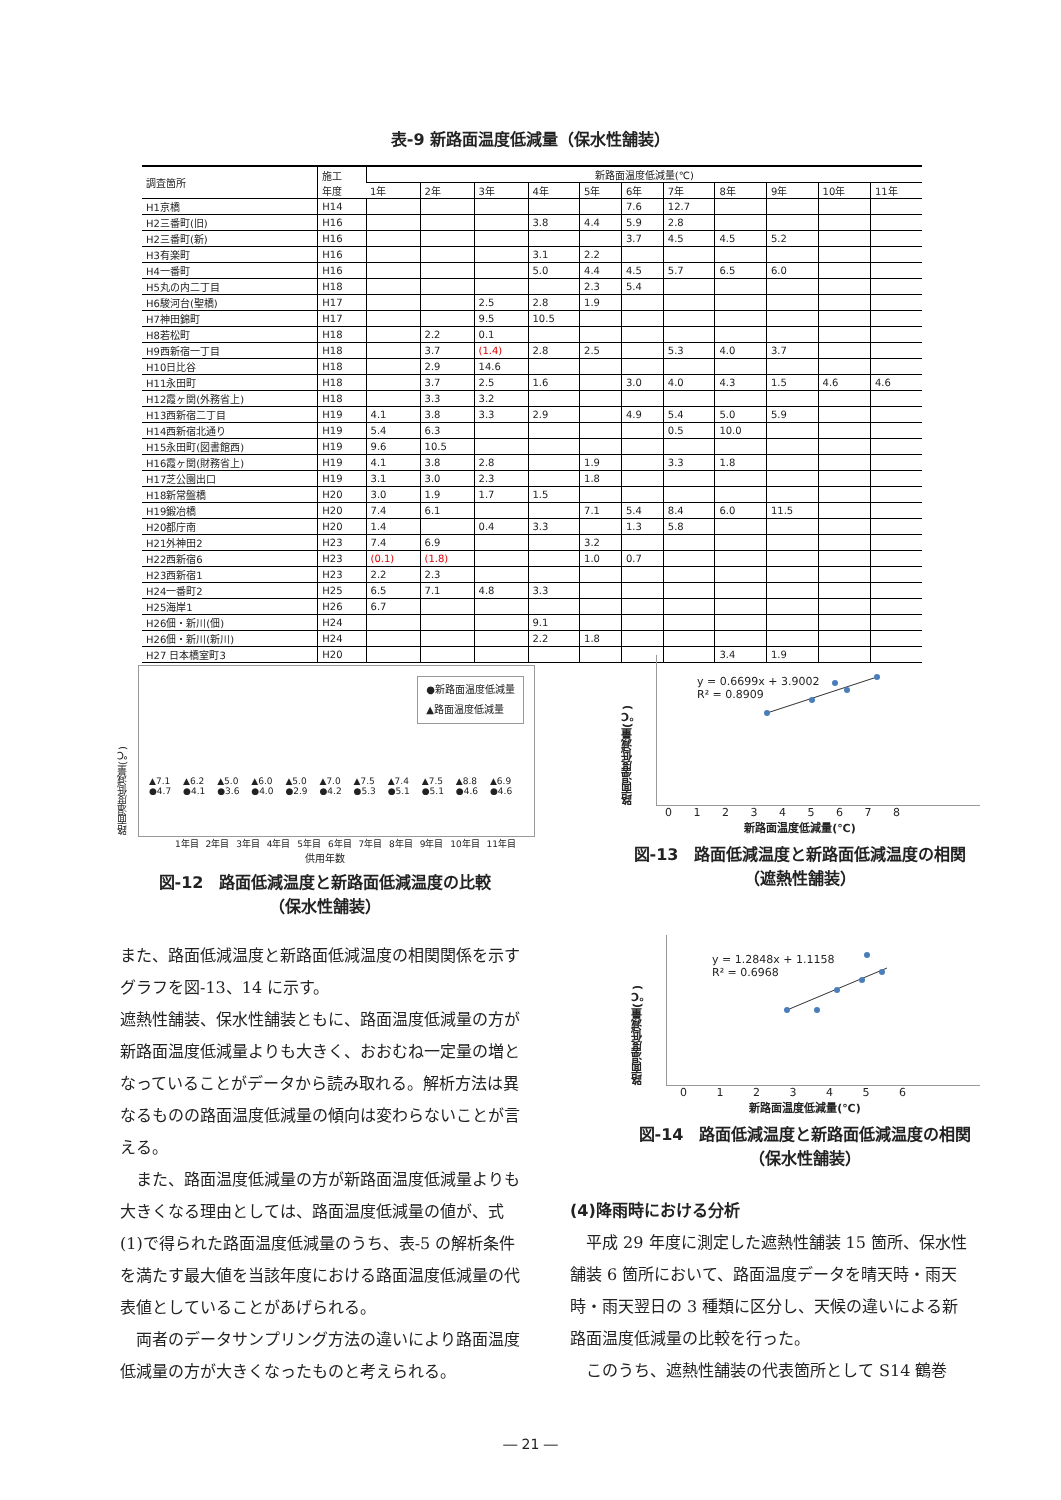表-9 新路面温度低減量（保水性舗装）
| 調査箇所 | 施工 年度 | 新路面温度低減量(℃) | | | | | | | | | | |
| --- | --- | --- | --- | --- | --- | --- | --- | --- | --- | --- | --- | --- |
| | | 1年 | 2年 | 3年 | 4年 | 5年 | 6年 | 7年 | 8年 | 9年 | 10年 | 11年 |
| H1京橋 | H14 | | | | | | 7.6 | 12.7 | | | | |
| H2三番町(旧) | H16 | | | | 3.8 | 4.4 | 5.9 | 2.8 | | | | |
| H2三番町(新) | H16 | | | | | | 3.7 | 4.5 | 4.5 | 5.2 | | |
| H3有楽町 | H16 | | | | 3.1 | 2.2 | | | | | | |
| H4一番町 | H16 | | | | 5.0 | 4.4 | 4.5 | 5.7 | 6.5 | 6.0 | | |
| H5丸の内二丁目 | H18 | | | | | 2.3 | 5.4 | | | | | |
| H6駿河台(聖橋) | H17 | | | 2.5 | 2.8 | 1.9 | | | | | | |
| H7神田錦町 | H17 | | | 9.5 | 10.5 | | | | | | | |
| H8若松町 | H18 | | 2.2 | 0.1 | | | | | | | | |
| H9西新宿一丁目 | H18 | | 3.7 | (1.4) | 2.8 | 2.5 | | 5.3 | 4.0 | 3.7 | | |
| H10日比谷 | H18 | | 2.9 | 14.6 | | | | | | | | |
| H11永田町 | H18 | | 3.7 | 2.5 | 1.6 | | 3.0 | 4.0 | 4.3 | 1.5 | 4.6 | 4.6 |
| H12霞ヶ関(外務省上) | H18 | | 3.3 | 3.2 | | | | | | | | |
| H13西新宿二丁目 | H19 | 4.1 | 3.8 | 3.3 | 2.9 | | 4.9 | 5.4 | 5.0 | 5.9 | | |
| H14西新宿北通り | H19 | 5.4 | 6.3 | | | | | 0.5 | 10.0 | | | |
| H15永田町(図書館西) | H19 | 9.6 | 10.5 | | | | | | | | | |
| H16霞ヶ関(財務省上) | H19 | 4.1 | 3.8 | 2.8 | | 1.9 | | 3.3 | 1.8 | | | |
| H17芝公園出口 | H19 | 3.1 | 3.0 | 2.3 | | 1.8 | | | | | | |
| H18新常盤橋 | H20 | 3.0 | 1.9 | 1.7 | 1.5 | | | | | | | |
| H19鍛冶橋 | H20 | 7.4 | 6.1 | | | 7.1 | 5.4 | 8.4 | 6.0 | 11.5 | | |
| H20都庁南 | H20 | 1.4 | | 0.4 | 3.3 | | 1.3 | 5.8 | | | | |
| H21外神田2 | H23 | 7.4 | 6.9 | | | 3.2 | | | | | | |
| H22西新宿6 | H23 | (0.1) | (1.8) | | | 1.0 | 0.7 | | | | | |
| H23西新宿1 | H23 | 2.2 | 2.3 | | | | | | | | | |
| H24一番町2 | H25 | 6.5 | 7.1 | 4.8 | 3.3 | | | | | | | |
| H25海岸1 | H26 | 6.7 | | | | | | | | | | |
| H26佃・新川(佃) | H24 | | | | 9.1 | | | | | | | |
| H26佃・新川(新川) | H24 | | | | 2.2 | 1.8 | | | | | | |
| H27 日本橋室町3 | H20 | | | | | | | | 3.4 | 1.9 | | |
路面温度低減量(℃)
●新路面温度低減量
▲路面温度低減量
▲7.1 ●4.7 ▲6.2 ●4.1 ▲5.0 ●3.6 ▲6.0 ●4.0 ▲5.0 ●2.9 ▲7.0 ●4.2 ▲7.5 ●5.3 ▲7.4 ●5.1 ▲7.5 ●5.1 ▲8.8 ●4.6 ▲6.9 ●4.6
1年目 2年目 3年目 4年目 5年目 6年目 7年目 8年目 9年目 10年目 11年目
供用年数
図-12　路面低減温度と新路面低減温度の比較
（保水性舗装）
路面温度低減量(℃)
y = 0.6699x + 3.9002
R² = 0.8909
0 1 2 3 4 5 6 7 8
新路面温度低減量(℃)
図-13　路面低減温度と新路面低減温度の相関
（遮熱性舗装）
路面温度低減量(℃)
y = 1.2848x + 1.1158
R² = 0.6968
0 1 2 3 4 5 6
新路面温度低減量(℃)
図-14　路面低減温度と新路面低減温度の相関
（保水性舗装）
また、路面低減温度と新路面低減温度の相関関係を示すグラフを図-13、14 に示す。
遮熱性舗装、保水性舗装ともに、路面温度低減量の方が新路面温度低減量よりも大きく、おおむね一定量の増となっていることがデータから読み取れる。解析方法は異なるものの路面温度低減量の傾向は変わらないことが言える。
　また、路面温度低減量の方が新路面温度低減量よりも大きくなる理由としては、路面温度低減量の値が、式(1)で得られた路面温度低減量のうち、表-5 の解析条件を満たす最大値を当該年度における路面温度低減量の代表値としていることがあげられる。
　両者のデータサンプリング方法の違いにより路面温度低減量の方が大きくなったものと考えられる。
(4)降雨時における分析
　平成 29 年度に測定した遮熱性舗装 15 箇所、保水性舗装 6 箇所において、路面温度データを晴天時・雨天時・雨天翌日の 3 種類に区分し、天候の違いによる新路面温度低減量の比較を行った。
　このうち、遮熱性舗装の代表箇所として S14 鶴巻
― 21 ―